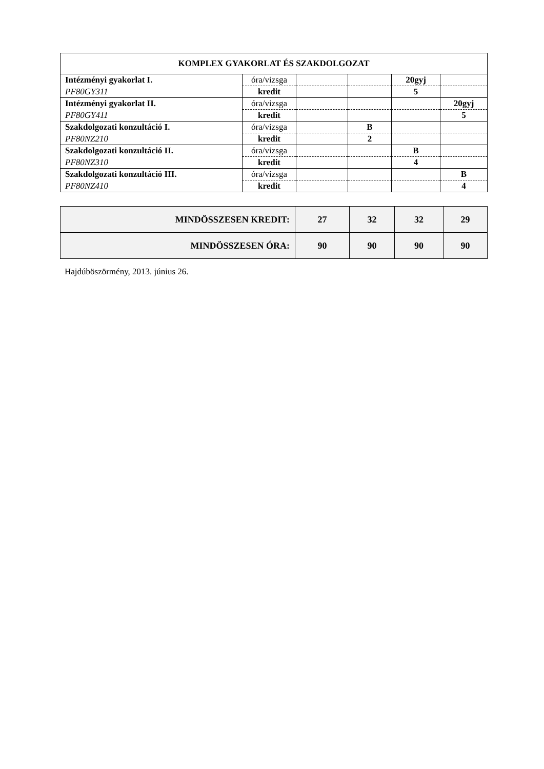| KOMPLEX GYAKORLAT ÉS SZAKDOLGOZAT | | | | | |
| Intézményi gyakorlat I. | óra/vizsga | | | 20gyj | |
| PF80GY311 | kredit | | | 5 | |
| Intézményi gyakorlat II. | óra/vizsga | | | | 20gyj |
| PF80GY411 | kredit | | | | 5 |
| Szakdolgozati konzultáció I. | óra/vizsga | | B | | |
| PF80NZ210 | kredit | | 2 | | |
| Szakdolgozati konzultáció II. | óra/vizsga | | | B | |
| PF80NZ310 | kredit | | | 4 | |
| Szakdolgozati konzultáció III. | óra/vizsga | | | | B |
| PF80NZ410 | kredit | | | | 4 |
| MINDÖSSZESEN KREDIT: | 27 | 32 | 32 | 29 |
| MINDÖSSZESEN ÓRA: | 90 | 90 | 90 | 90 |
Hajdúböszörmény, 2013. június 26.